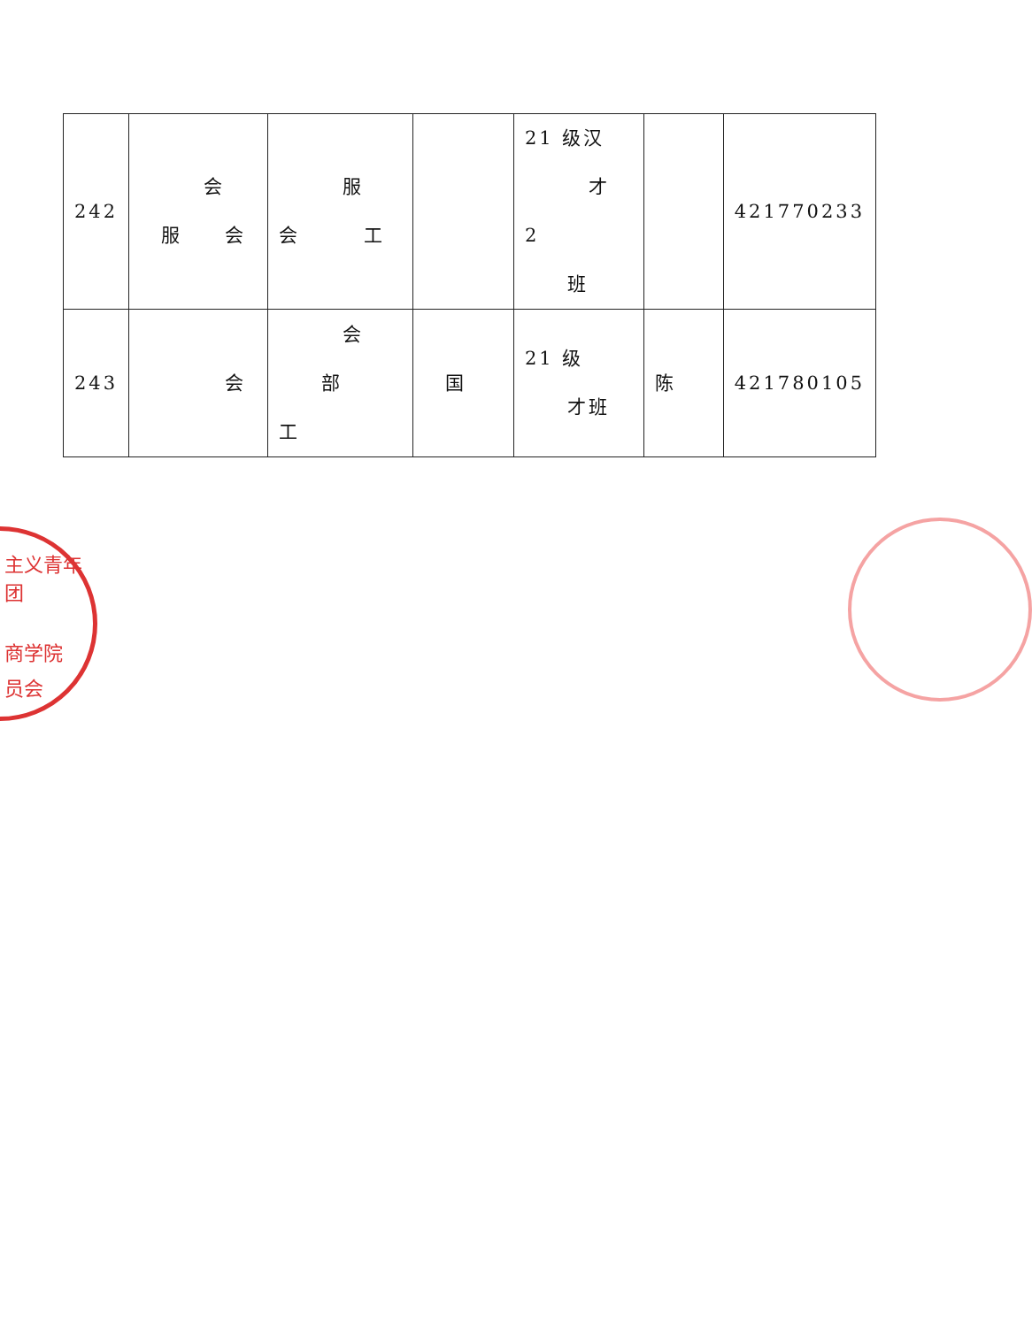| 242 | 会 服 会 | 服 会 工 | | 21 级汉 才 2 班 | | 421770233 |
| 243 | 会 | 会 部 工 | 国 | 21 级 才班 | 陈 | 421780105 |
主义青年团
商学院
员会